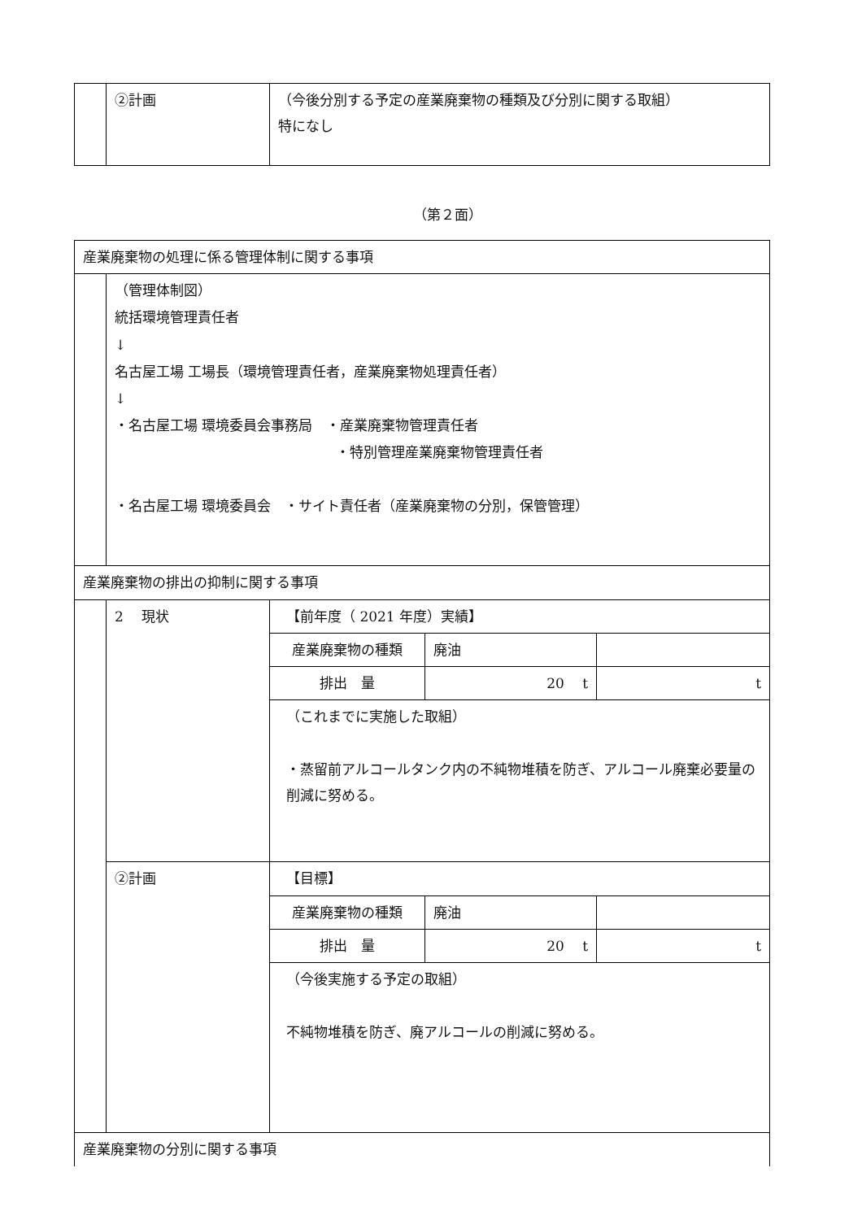| | ②計画 | （今後分別する予定の産業廃棄物の種類及び分別に関する取組） 特になし |
（第２面）
| 産業廃棄物の処理に係る管理体制に関する事項 | | |
| | （管理体制図） 統括環境管理責任者 ↓ 名古屋工場 工場長（環境管理責任者，産業廃棄物処理責任者） ↓ ・名古屋工場 環境委員会事務局 ・産業廃棄物管理責任者 ・特別管理産業廃棄物管理責任者 ・名古屋工場 環境委員会 ・サイト責任者（産業廃棄物の分別，保管管理） | |
| 産業廃棄物の排出の抑制に関する事項 | | |
| | 2 現状 | / 【前年度（ 2021 年度）実績】 / / / / 産業廃棄物の種類 / 廃油 / / / 排出 量 / 20 t / t / / （これまでに実施した取組） ・蒸留前アルコールタンク内の不純物堆積を防ぎ、アルコール廃棄必要量の削減に努める。 / / / |
| | ②計画 | / 【目標】 / / / / 産業廃棄物の種類 / 廃油 / / / 排出 量 / 20 t / t / / （今後実施する予定の取組） 不純物堆積を防ぎ、廃アルコールの削減に努める。 / / / |
| 産業廃棄物の分別に関する事項 | | |